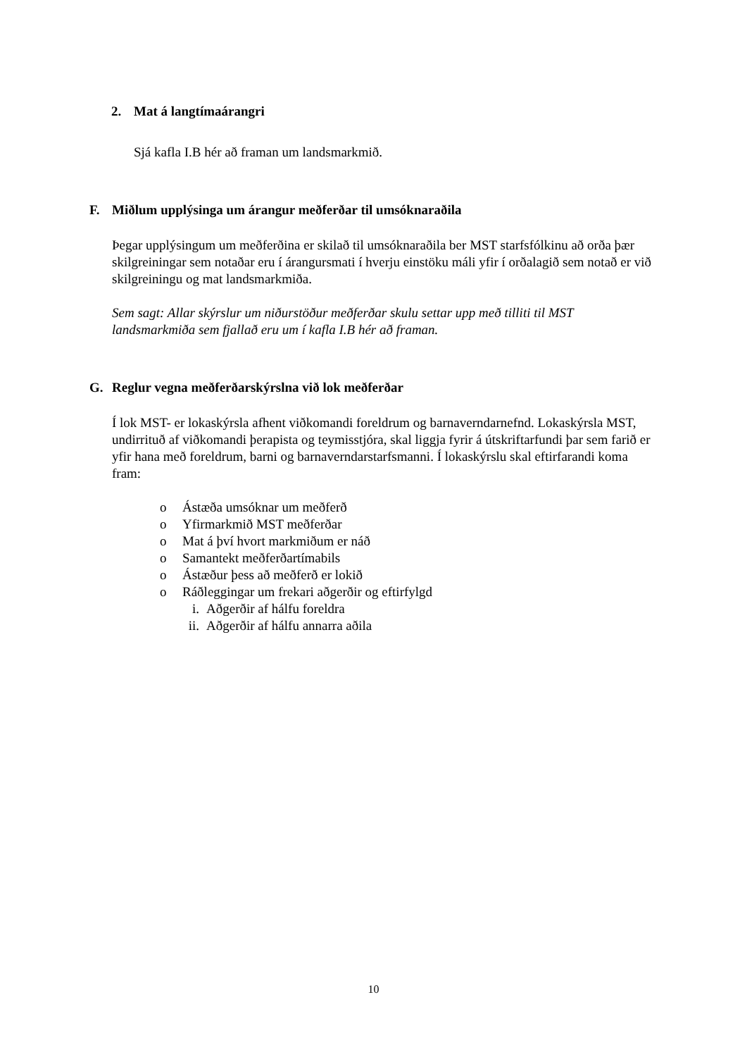2. Mat á langtímaárangri
Sjá kafla I.B hér að framan um landsmarkmið.
F. Miðlum upplýsinga um árangur meðferðar til umsóknaraðila
Þegar upplýsingum um meðferðina er skilað til umsóknaraðila ber MST starfsfólkinu að orða þær skilgreiningar sem notaðar eru í árangursmati í hverju einstöku máli yfir í orðalagið sem notað er við skilgreiningu og mat landsmarkmiða.
Sem sagt: Allar skýrslur um niðurstöður meðferðar skulu settar upp með tilliti til MST landsmarkmiða sem fjallað eru um í kafla I.B hér að framan.
G. Reglur vegna meðferðarskýrslna við lok meðferðar
Í lok MST- er lokaskýrsla afhent viðkomandi foreldrum og barnaverndarnefnd. Lokaskýrsla MST, undirrituð af viðkomandi þerapista og teymisstjóra, skal liggja fyrir á útskriftarfundi þar sem farið er yfir hana með foreldrum, barni og barnaverndarstarfsmanni. Í lokaskýrslu skal eftirfarandi koma fram:
o Ástæða umsóknar um meðferð
o Yfirmarkmið MST meðferðar
o Mat á því hvort markmiðum er náð
o Samantekt meðferðartímabils
o Ástæður þess að meðferð er lokið
o Ráðleggingar um frekari aðgerðir og eftirfylgd
i. Aðgerðir af hálfu foreldra
ii. Aðgerðir af hálfu annarra aðila
10